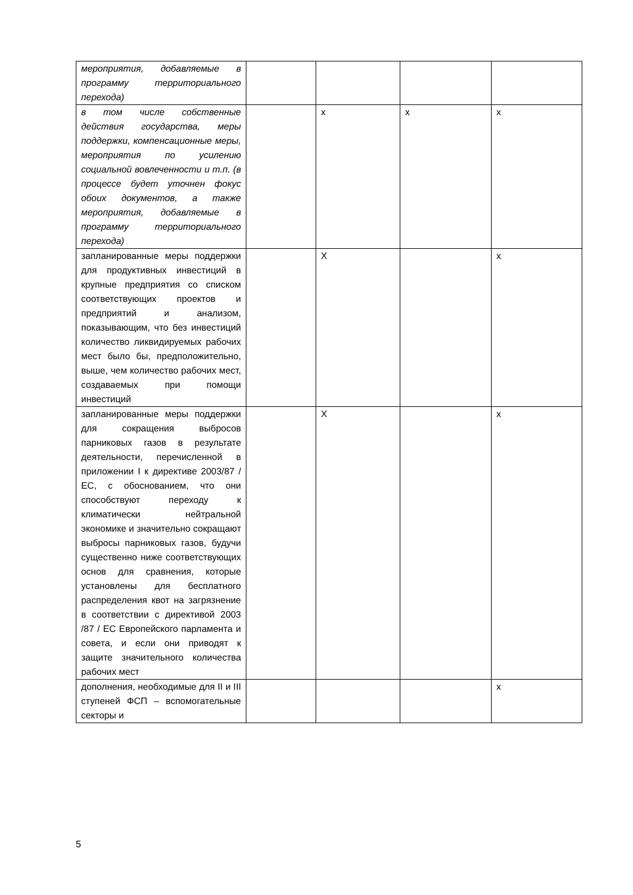| мероприятия, добавляемые в программу территориального перехода) | | | | |
| в том числе собственные действия государства, меры поддержки, компенсационные меры, мероприятия по усилению социальной вовлеченности и т.п. (в процессе будет уточнен фокус обоих документов, а также мероприятия, добавляемые в программу территориального перехода) | | x | x | x |
| запланированные меры поддержки для продуктивных инвестиций в крупные предприятия со списком соответствующих проектов и предприятий и анализом, показывающим, что без инвестиций количество ликвидируемых рабочих мест было бы, предположительно, выше, чем количество рабочих мест, создаваемых при помощи инвестиций | | X | | x |
| запланированные меры поддержки для сокращения выбросов парниковых газов в результате деятельности, перечисленной в приложении I к директиве 2003/87 / ЕС, с обоснованием, что они способствуют переходу к климатически нейтральной экономике и значительно сокращают выбросы парниковых газов, будучи существенно ниже соответствующих основ для сравнения, которые установлены для бесплатного распределения квот на загрязнение в соответствии с директивой 2003 /87 / ЕС Европейского парламента и совета, и если они приводят к защите значительного количества рабочих мест | | X | | x |
| дополнения, необходимые для II и III ступеней ФСП – вспомогательные секторы и | | | | x |
5